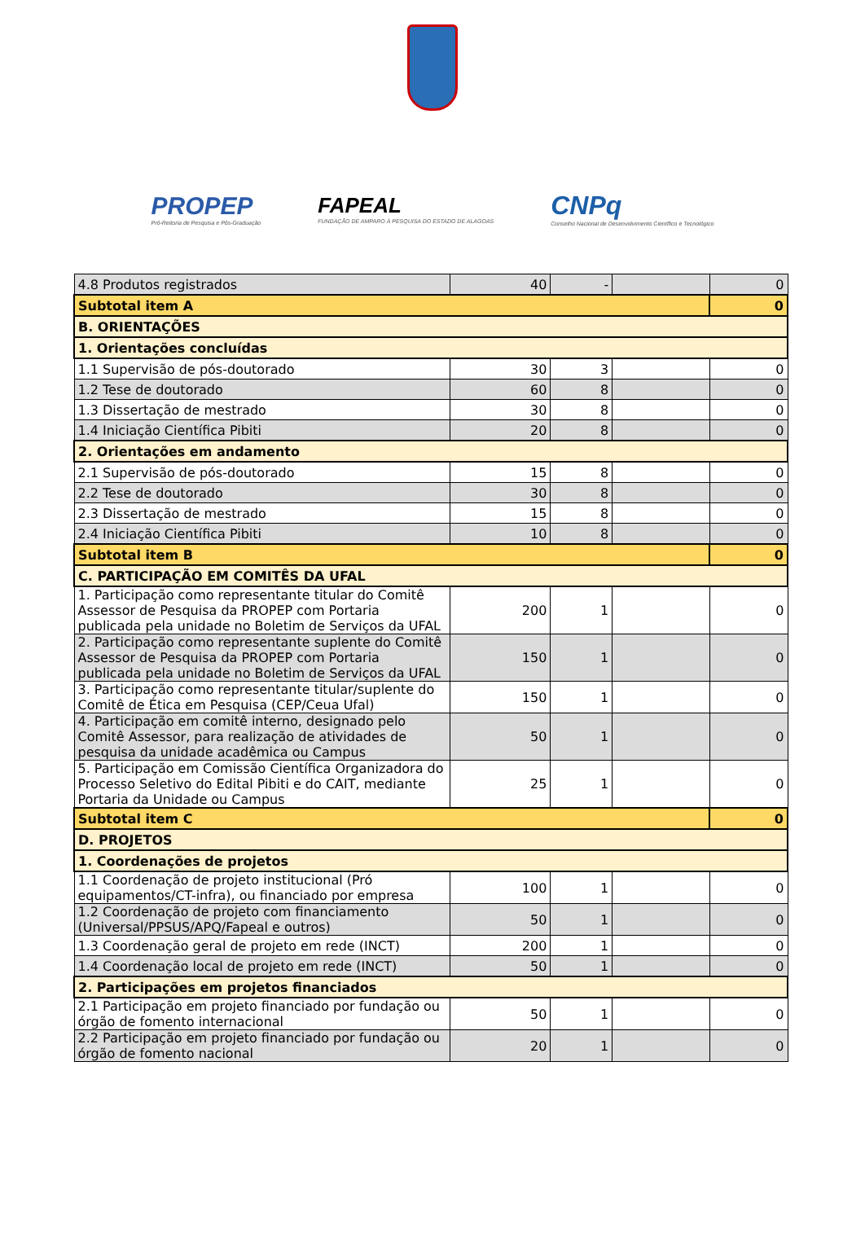PROPEP
Pró-Reitoria de Pesquisa e Pós-Graduação
FAPEAL
FUNDAÇÃO DE AMPARO À PESQUISA DO ESTADO DE ALAGOAS
CNPq
Conselho Nacional de Desenvolvimento Científico e Tecnológico
| 4.8 Produtos registrados | 40 | - | | 0 |
| Subtotal item A | | | | 0 |
| B. ORIENTAÇÕES | | | | |
| 1. Orientações concluídas | | | | |
| 1.1 Supervisão de pós-doutorado | 30 | 3 | | 0 |
| 1.2 Tese de doutorado | 60 | 8 | | 0 |
| 1.3 Dissertação de mestrado | 30 | 8 | | 0 |
| 1.4 Iniciação Científica Pibiti | 20 | 8 | | 0 |
| 2. Orientações em andamento | | | | |
| 2.1 Supervisão de pós-doutorado | 15 | 8 | | 0 |
| 2.2 Tese de doutorado | 30 | 8 | | 0 |
| 2.3 Dissertação de mestrado | 15 | 8 | | 0 |
| 2.4 Iniciação Científica Pibiti | 10 | 8 | | 0 |
| Subtotal item B | | | | 0 |
| C. PARTICIPAÇÃO EM COMITÊS DA UFAL | | | | |
| 1. Participação como representante titular do Comitê Assessor de Pesquisa da PROPEP com Portaria publicada pela unidade no Boletim de Serviços da UFAL | 200 | 1 | | 0 |
| 2. Participação como representante suplente do Comitê Assessor de Pesquisa da PROPEP com Portaria publicada pela unidade no Boletim de Serviços da UFAL | 150 | 1 | | 0 |
| 3. Participação como representante titular/suplente do Comitê de Ética em Pesquisa (CEP/Ceua Ufal) | 150 | 1 | | 0 |
| 4. Participação em comitê interno, designado pelo Comitê Assessor, para realização de atividades de pesquisa da unidade acadêmica ou Campus | 50 | 1 | | 0 |
| 5. Participação em Comissão Científica Organizadora do Processo Seletivo do Edital Pibiti e do CAIT, mediante Portaria da Unidade ou Campus | 25 | 1 | | 0 |
| Subtotal item C | | | | 0 |
| D. PROJETOS | | | | |
| 1. Coordenações de projetos | | | | |
| 1.1 Coordenação de projeto institucional (Pró equipamentos/CT-infra), ou financiado por empresa | 100 | 1 | | 0 |
| 1.2 Coordenação de projeto com financiamento (Universal/PPSUS/APQ/Fapeal e outros) | 50 | 1 | | 0 |
| 1.3 Coordenação geral de projeto em rede (INCT) | 200 | 1 | | 0 |
| 1.4 Coordenação local de projeto em rede (INCT) | 50 | 1 | | 0 |
| 2. Participações em projetos financiados | | | | |
| 2.1 Participação em projeto financiado por fundação ou órgão de fomento internacional | 50 | 1 | | 0 |
| 2.2 Participação em projeto financiado por fundação ou órgão de fomento nacional | 20 | 1 | | 0 |